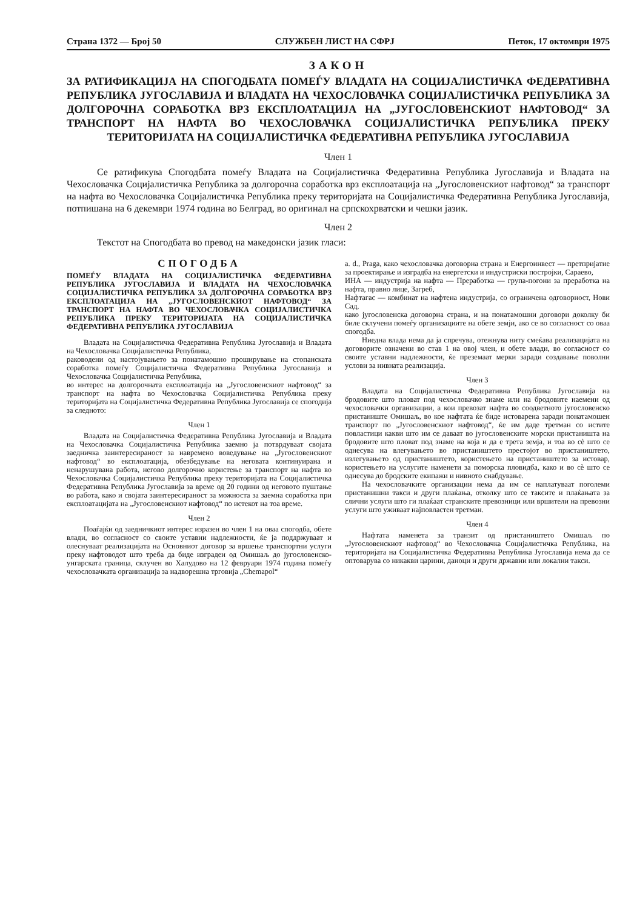Страна 1372 — Број 50 СЛУЖБЕН ЛИСТ НА СФРЈ Петок, 17 октомври 1975
ЗАКОН
ЗА РАТИФИКАЦИЈА НА СПОГОДБАТА ПОМЕЃУ ВЛАДАТА НА СОЦИЈАЛИСТИЧКА ФЕДЕРАТИВНА РЕПУБЛИКА ЈУГОСЛАВИЈА И ВЛАДАТА НА ЧЕХОСЛОВАЧКА СОЦИЈАЛИСТИЧКА РЕПУБЛИКА ЗА ДОЛГОРОЧНА СОРАБОТКА ВРЗ ЕКСПЛОАТАЦИЈА НА „ЈУГОСЛОВЕНСКИОТ НАФТОВОД“ ЗА ТРАНСПОРТ НА НАФТА ВО ЧЕХОСЛОВАЧКА СОЦИЈАЛИСТИЧКА РЕПУБЛИКА ПРЕКУ ТЕРИТОРИЈАТА НА СОЦИЈАЛИСТИЧКА ФЕДЕРАТИВНА РЕПУБЛИКА ЈУГОСЛАВИЈА
Член 1
Се ратификува Спогодбата помеѓу Владата на Социјалистичка Федеративна Република Југославија и Владата на Чехословачка Социјалистичка Република за долгорочна соработка врз експлоатација на „Југословенскиот нафтовод“ за транспорт на нафта во Чехословачка Социјалистичка Република преку територијата на Социјалистичка Федеративна Република Југославија, потпишана на 6 декември 1974 година во Белград, во оригинал на српскохрватски и чешки јазик.
Член 2
Текстот на Спогодбата во превод на македонски јазик гласи:
СПОГОДБА
ПОМЕЃУ ВЛАДАТА НА СОЦИЈАЛИСТИЧКА ФЕДЕРАТИВНА РЕПУБЛИКА ЈУГОСЛАВИЈА И ВЛАДАТА НА ЧЕХОСЛОВАЧКА СОЦИЈАЛИСТИЧКА РЕПУБЛИКА ЗА ДОЛГОРОЧНА СОРАБОТКА ВРЗ ЕКСПЛОАТАЦИЈА НА „ЈУГОСЛОВЕНСКИОТ НАФТОВОД“ ЗА ТРАНСПОРТ НА НАФТА ВО ЧЕХОСЛОВАЧКА СОЦИЈАЛИСТИЧКА РЕПУБЛИКА ПРЕКУ ТЕРИТОРИЈАТА НА СОЦИЈАЛИСТИЧКА ФЕДЕРАТИВНА РЕПУБЛИКА ЈУГОСЛАВИЈА
Владата на Социјалистичка Федеративна Република Југославија и Владата на Чехословачка Социјалистичка Република,
раководени од настојувањето за понатамошно проширување на стопанската соработка помеѓу Социјалистичка Федеративна Република Југославија и Чехословачка Социјалистичка Република,
во интерес на долгорочната експлоатација на „Југословенскиот нафтовод“ за транспорт на нафта во Чехословачка Социјалистичка Република преку територијата на Социјалистичка Федеративна Република Југославија се спогодија за следното:
Член 1
Владата на Социјалистичка Федеративна Република Југославија и Владата на Чехословачка Социјалистичка Република заемно ја потврдуваат својата заедничка заинтересираност за навремено воведување на „Југословенскиот нафтовод“ во експлоатација, обезбедување на неговата континуирана и ненарушувана работа, негово долгорочно користење за транспорт на нафта во Чехословачка Социјалистичка Република преку територијата на Социјалистичка Федеративна Република Југославија за време од 20 години од неговото пуштање во работа, како и својата заинтересираност за можноста за заемна соработка при експлоатацијата на „Југословенскиот нафтовод“ по истекот на тоа време.
Член 2
Поаѓајќи од заедничкиот интерес изразен во член 1 на оваа спогодба, обете влади, во согласност со своите уставни надлежности, ќе ја поддржуваат и олеснуваат реализацијата на Основниот договор за вршење транспортни услуги преку нафтоводот што треба да биде изграден од Омишаљ до југословенско-унгарската граница, склучен во Халудово на 12 февруари 1974 година помеѓу чехословачката организација за надворешна трговија „Chemapol“
a. d., Praga, како чехословачка договорна страна и Енергоинвест — претпријатие за проектирање и изградба на енергетски и индустриски постројки, Сараево,
ИНА — индустрија на нафта — Преработка — група-погони за преработка на нафта, правно лице, Загреб,
Нафтагас — комбинат на нафтена индустрија, со ограничена одговорност, Нови Сад,
како југословенска договорна страна, и на понатамошни договори доколку би биле склучени помеѓу организациите на обете земји, ако се во согласност со оваа спогодба.
Ниедна влада нема да ја спречува, отежнува ниту смеќава реализацијата на договорите означени во став 1 на овој член, и обете влади, во согласност со своите уставни надлежности, ќе преземаат мерки заради создавање поволни услови за нивната реализација.
Член 3
Владата на Социјалистичка Федеративна Република Југославија на бродовите што пловат под чехословачко знаме или на бродовите наемени од чехословачки организации, а кои превозат нафта во соодветното југословенско пристаниште Омишаљ, во кое нафтата ќе биде истоварена заради понатамошен транспорт по „Југословенскиот нафтовод“, ќе им даде третман со истите повластици какви што им се даваат во југословенските морски пристаништа на бродовите што пловат под знаме на која и да е трета земја, и тоа во сè што се однесува на влегувањето во пристаништето престојот во пристаништето, излегувањето од пристаништето, користењето на пристаништето за истовар, користењето на услугите наменети за поморска пловидба, како и во сè што се однесува до бродските екипажи и нивното снабдување.
На чехословачките организации нема да им се наплатуваат поголеми пристанишни такси и други плаќања, отколку што се таксите и плаќањата за слични услуги што ги плаќаат странските превозници или вршители на превозни услуги што уживаат најповластен третман.
Член 4
Нафтата наменета за транзит од пристаништето Омишаљ по „Југословенскиот нафтовод“ во Чехословачка Социјалистичка Република, на територијата на Социјалистичка Федеративна Република Југославија нема да се оптоварува со никакви царини, даноци и други државни или локални такси.